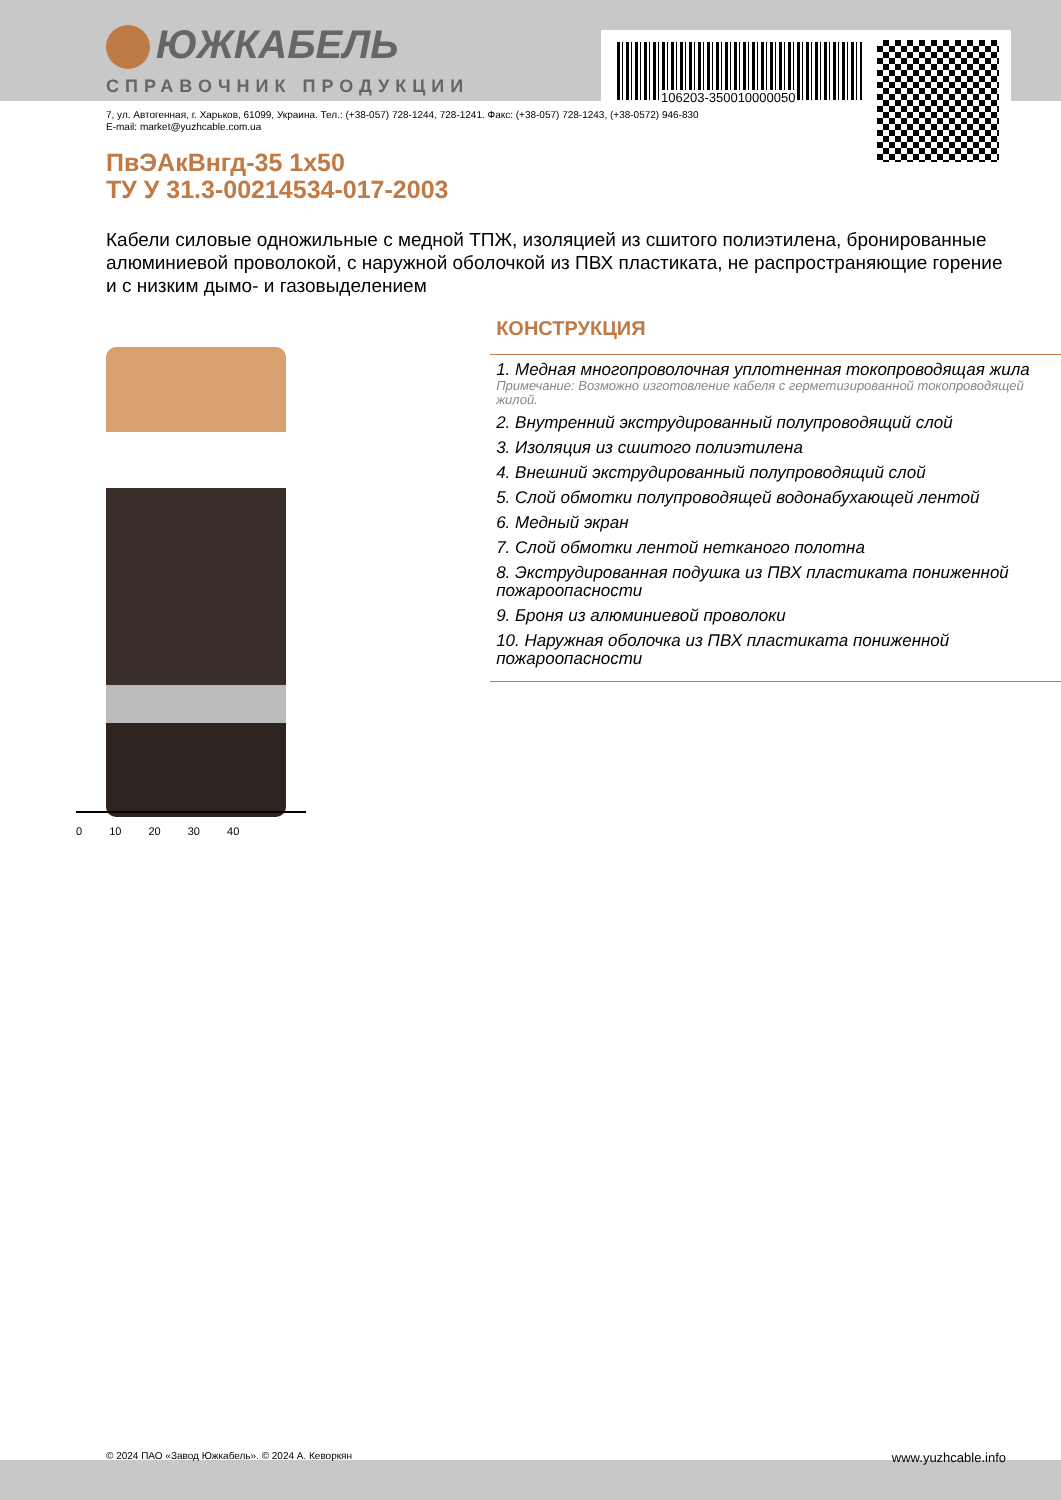106203-350010000050
ЮЖКАБЕЛЬ
СПРАВОЧНИК ПРОДУКЦИИ
7, ул. Автогенная, г. Харьков, 61099, Украина. Тел.: (+38-057) 728-1244, 728-1241. Факс: (+38-057) 728-1243, (+38-0572) 946-830
E-mail: market@yuzhcable.com.ua
ПвЭАкВнгд-35 1х50
ТУ У 31.3-00214534-017-2003
Кабели силовые одножильные с медной ТПЖ, изоляцией из сшитого полиэтилена, бронированные алюминиевой проволокой, с наружной оболочкой из ПВХ пластиката, не распространяющие горение и с низким дымо- и газовыделением
0 10 20 30 40
КОНСТРУКЦИЯ
1. Медная многопроволочная уплотненная токопроводящая жила
Примечание: Возможно изготовление кабеля с герметизированной токопроводящей жилой.
2. Внутренний экструдированный полупроводящий слой
3. Изоляция из сшитого полиэтилена
4. Внешний экструдированный полупроводящий слой
5. Слой обмотки полупроводящей водонабухающей лентой
6. Медный экран
7. Слой обмотки лентой нетканого полотна
8. Экструдированная подушка из ПВХ пластиката пониженной пожароопасности
9. Броня из алюминиевой проволоки
10. Наружная оболочка из ПВХ пластиката пониженной пожароопасности
© 2024 ПАО «Завод Южкабель». © 2024 А. Кеворкян www.yuzhcable.info